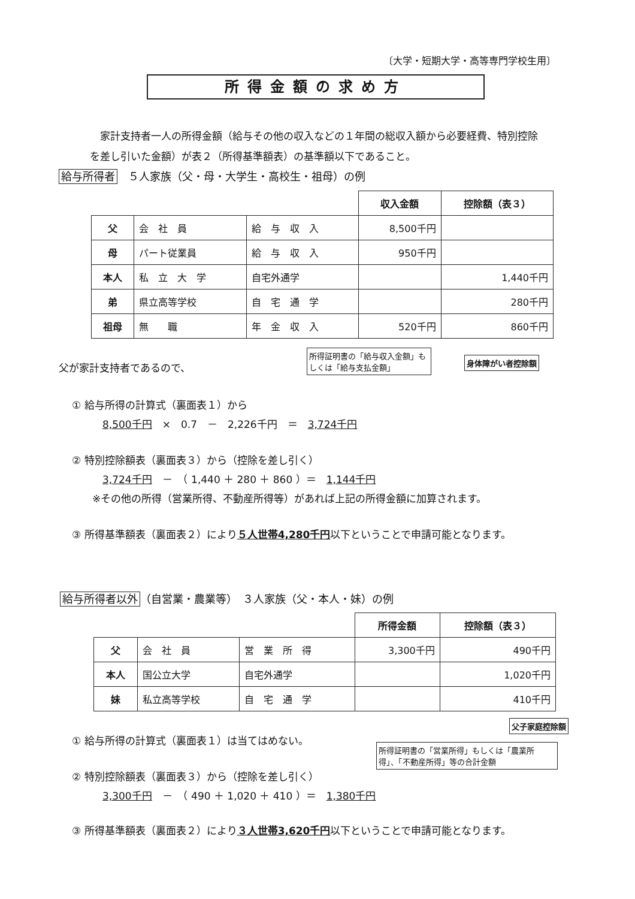〔大学・短期大学・高等専門学校生用〕
所得金額の求め方
　家計支持者一人の所得金額（給与その他の収入などの１年間の総収入額から必要経費、特別控除を差し引いた金額）が表２（所得基準額表）の基準額以下であること。
給与所得者　５人家族（父・母・大学生・高校生・祖母）の例
| | | | 収入金額 | 控除額（表３） |
| 父 | 会 社 員 | 給 与 収 入 | 8,500千円 | |
| 母 | パート従業員 | 給 与 収 入 | 950千円 | |
| 本人 | 私 立 大 学 | 自宅外通学 | | 1,440千円 |
| 弟 | 県立高等学校 | 自 宅 通 学 | | 280千円 |
| 祖母 | 無 職 | 年 金 収 入 | 520千円 | 860千円 |
所得証明書の「給与収入金額」もしくは「給与支払金額」
身体障がい者控除額
父が家計支持者であるので、
① 給与所得の計算式（裏面表１）から
　　　8,500千円　×　0.7　－　2,226千円　＝　3,724千円
② 特別控除額表（裏面表３）から（控除を差し引く）
　　　3,724千円　－　（ 1,440 ＋ 280 ＋ 860 ）＝　1,144千円
　　※その他の所得（営業所得、不動産所得等）があれば上記の所得金額に加算されます。
③ 所得基準額表（裏面表２）により５人世帯4,280千円以下ということで申請可能となります。
給与所得者以外 （自営業・農業等）　３人家族（父・本人・妹）の例
| | | | 所得金額 | 控除額（表３） |
| 父 | 会 社 員 | 営 業 所 得 | 3,300千円 | 490千円 |
| 本人 | 国公立大学 | 自宅外通学 | | 1,020千円 |
| 妹 | 私立高等学校 | 自 宅 通 学 | | 410千円 |
父子家庭控除額
所得証明書の「営業所得」もしくは「農業所得」、「不動産所得」等の合計金額
① 給与所得の計算式（裏面表１）は当てはめない。
② 特別控除額表（裏面表３）から（控除を差し引く）
　　　3,300千円　－　（ 490 ＋ 1,020 ＋ 410 ）＝　1,380千円
③ 所得基準額表（裏面表２）により３人世帯3,620千円以下ということで申請可能となります。